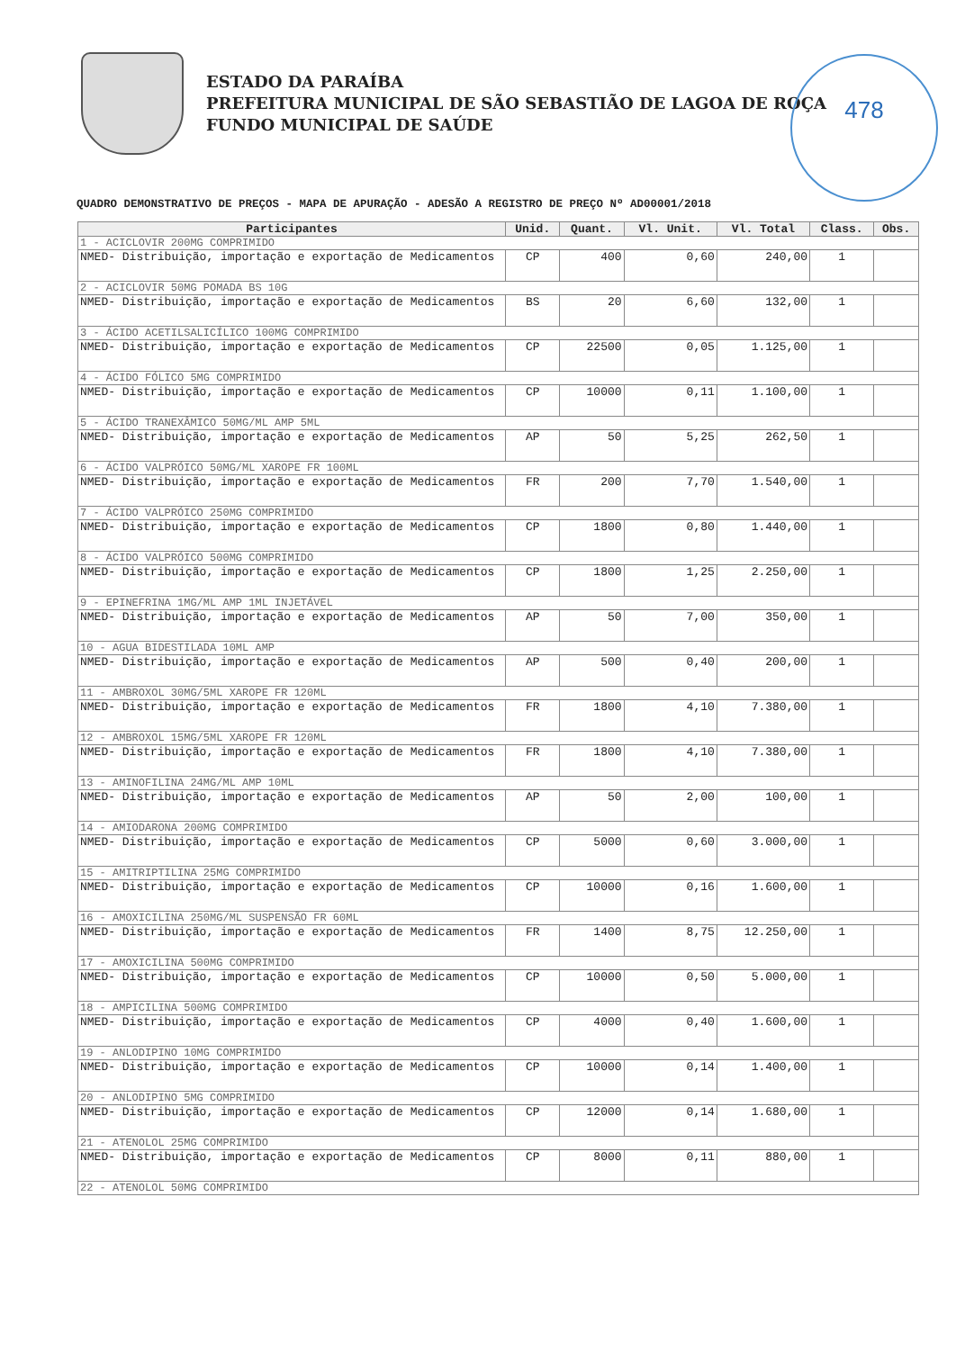478
ESTADO DA PARAÍBA
PREFEITURA MUNICIPAL DE SÃO SEBASTIÃO DE LAGOA DE ROÇA
FUNDO MUNICIPAL DE SAÚDE
QUADRO DEMONSTRATIVO DE PREÇOS - MAPA DE APURAÇÃO - ADESÃO A REGISTRO DE PREÇO Nº AD00001/2018
| Participantes | Unid. | Quant. | Vl. Unit. | Vl. Total | Class. | Obs. |
| --- | --- | --- | --- | --- | --- | --- |
| 1 - ACICLOVIR 200MG COMPRIMIDO | | | | | | |
| NMED- Distribuição, importação e exportação de Medicamentos | CP | 400 | 0,60 | 240,00 | 1 | |
| 2 - ACICLOVIR 50MG POMADA BS 10G | | | | | | |
| NMED- Distribuição, importação e exportação de Medicamentos | BS | 20 | 6,60 | 132,00 | 1 | |
| 3 - ÁCIDO ACETILSALICÍLICO 100MG COMPRIMIDO | | | | | | |
| NMED- Distribuição, importação e exportação de Medicamentos | CP | 22500 | 0,05 | 1.125,00 | 1 | |
| 4 - ÁCIDO FÓLICO 5MG COMPRIMIDO | | | | | | |
| NMED- Distribuição, importação e exportação de Medicamentos | CP | 10000 | 0,11 | 1.100,00 | 1 | |
| 5 - ÁCIDO TRANEXÂMICO 50MG/ML AMP 5ML | | | | | | |
| NMED- Distribuição, importação e exportação de Medicamentos | AP | 50 | 5,25 | 262,50 | 1 | |
| 6 - ÁCIDO VALPRÓICO 50MG/ML XAROPE FR 100ML | | | | | | |
| NMED- Distribuição, importação e exportação de Medicamentos | FR | 200 | 7,70 | 1.540,00 | 1 | |
| 7 - ÁCIDO VALPRÓICO 250MG COMPRIMIDO | | | | | | |
| NMED- Distribuição, importação e exportação de Medicamentos | CP | 1800 | 0,80 | 1.440,00 | 1 | |
| 8 - ÁCIDO VALPRÓICO 500MG COMPRIMIDO | | | | | | |
| NMED- Distribuição, importação e exportação de Medicamentos | CP | 1800 | 1,25 | 2.250,00 | 1 | |
| 9 - EPINEFRINA 1MG/ML AMP 1ML INJETÁVEL | | | | | | |
| NMED- Distribuição, importação e exportação de Medicamentos | AP | 50 | 7,00 | 350,00 | 1 | |
| 10 - AGUA BIDESTILADA 10ML AMP | | | | | | |
| NMED- Distribuição, importação e exportação de Medicamentos | AP | 500 | 0,40 | 200,00 | 1 | |
| 11 - AMBROXOL 30MG/5ML XAROPE FR 120ML | | | | | | |
| NMED- Distribuição, importação e exportação de Medicamentos | FR | 1800 | 4,10 | 7.380,00 | 1 | |
| 12 - AMBROXOL 15MG/5ML XAROPE FR 120ML | | | | | | |
| NMED- Distribuição, importação e exportação de Medicamentos | FR | 1800 | 4,10 | 7.380,00 | 1 | |
| 13 - AMINOFILINA 24MG/ML AMP 10ML | | | | | | |
| NMED- Distribuição, importação e exportação de Medicamentos | AP | 50 | 2,00 | 100,00 | 1 | |
| 14 - AMIODARONA 200MG COMPRIMIDO | | | | | | |
| NMED- Distribuição, importação e exportação de Medicamentos | CP | 5000 | 0,60 | 3.000,00 | 1 | |
| 15 - AMITRIPTILINA 25MG COMPRIMIDO | | | | | | |
| NMED- Distribuição, importação e exportação de Medicamentos | CP | 10000 | 0,16 | 1.600,00 | 1 | |
| 16 - AMOXICILINA 250MG/ML SUSPENSÃO FR 60ML | | | | | | |
| NMED- Distribuição, importação e exportação de Medicamentos | FR | 1400 | 8,75 | 12.250,00 | 1 | |
| 17 - AMOXICILINA 500MG COMPRIMIDO | | | | | | |
| NMED- Distribuição, importação e exportação de Medicamentos | CP | 10000 | 0,50 | 5.000,00 | 1 | |
| 18 - AMPICILINA 500MG COMPRIMIDO | | | | | | |
| NMED- Distribuição, importação e exportação de Medicamentos | CP | 4000 | 0,40 | 1.600,00 | 1 | |
| 19 - ANLODIPINO 10MG COMPRIMIDO | | | | | | |
| NMED- Distribuição, importação e exportação de Medicamentos | CP | 10000 | 0,14 | 1.400,00 | 1 | |
| 20 - ANLODIPINO 5MG COMPRIMIDO | | | | | | |
| NMED- Distribuição, importação e exportação de Medicamentos | CP | 12000 | 0,14 | 1.680,00 | 1 | |
| 21 - ATENOLOL 25MG COMPRIMIDO | | | | | | |
| NMED- Distribuição, importação e exportação de Medicamentos | CP | 8000 | 0,11 | 880,00 | 1 | |
| 22 - ATENOLOL 50MG COMPRIMIDO | | | | | | |